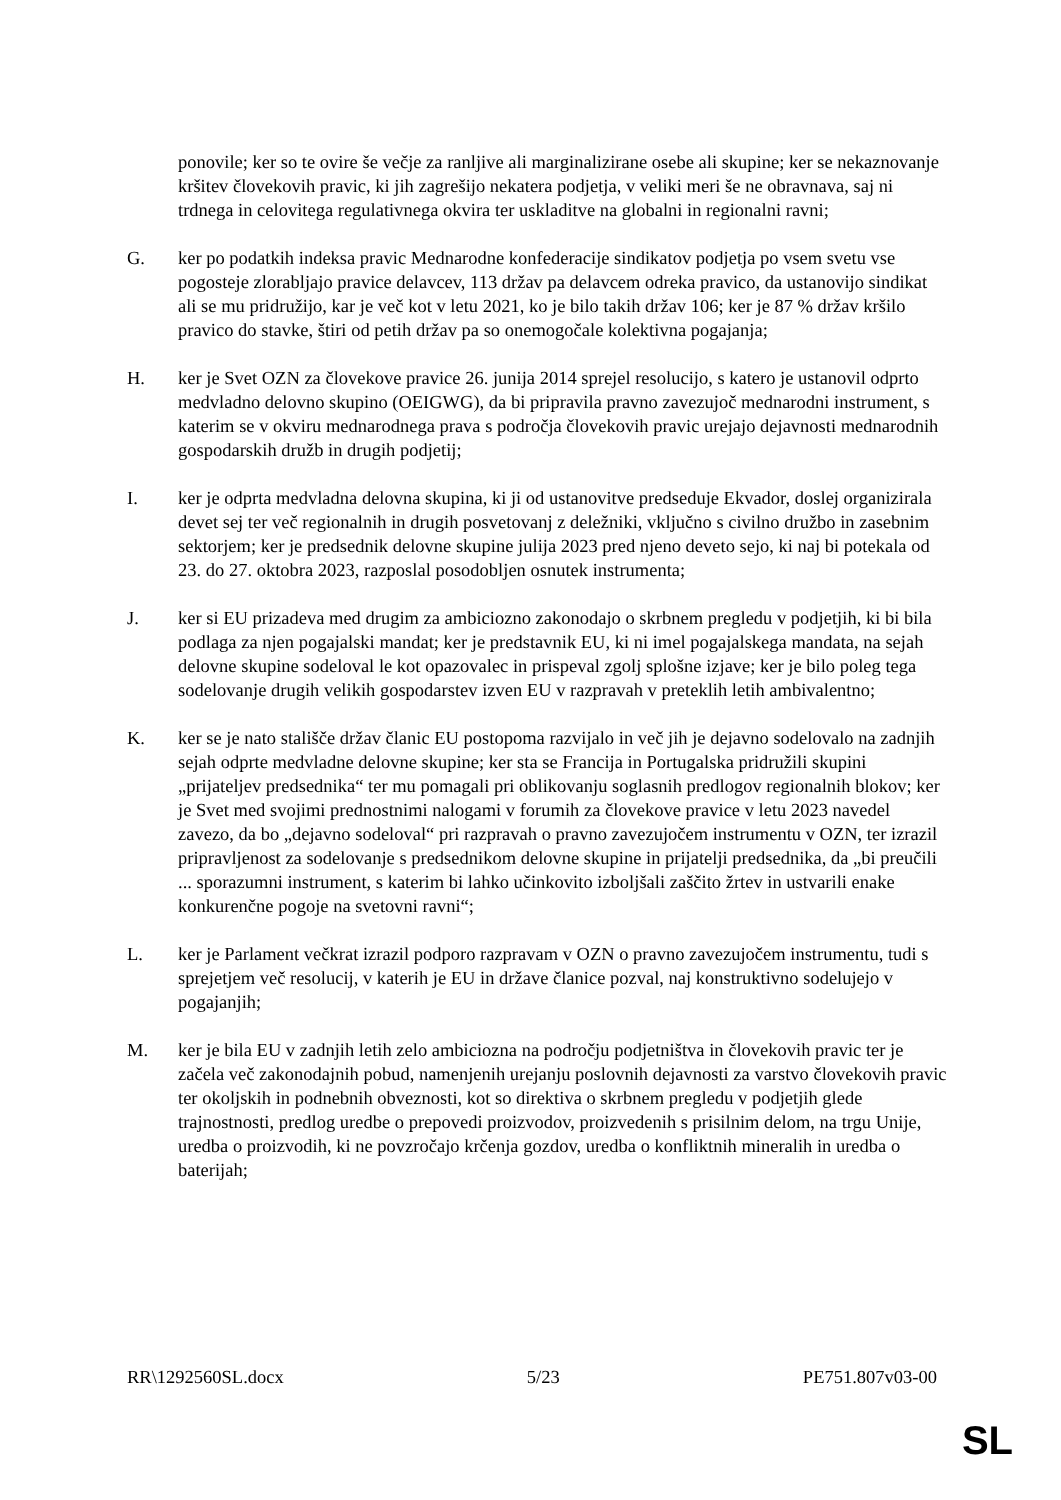ponovile; ker so te ovire še večje za ranljive ali marginalizirane osebe ali skupine; ker se nekaznovanje kršitev človekovih pravic, ki jih zagrešijo nekatera podjetja, v veliki meri še ne obravnava, saj ni trdnega in celovitega regulativnega okvira ter uskladitve na globalni in regionalni ravni;
G. ker po podatkih indeksa pravic Mednarodne konfederacije sindikatov podjetja po vsem svetu vse pogosteje zlorabljajo pravice delavcev, 113 držav pa delavcem odreka pravico, da ustanovijo sindikat ali se mu pridružijo, kar je več kot v letu 2021, ko je bilo takih držav 106; ker je 87 % držav kršilo pravico do stavke, štiri od petih držav pa so onemogočale kolektivna pogajanja;
H. ker je Svet OZN za človekove pravice 26. junija 2014 sprejel resolucijo, s katero je ustanovil odprto medvladno delovno skupino (OEIGWG), da bi pripravila pravno zavezujoč mednarodni instrument, s katerim se v okviru mednarodnega prava s področja človekovih pravic urejajo dejavnosti mednarodnih gospodarskih družb in drugih podjetij;
I. ker je odprta medvladna delovna skupina, ki ji od ustanovitve predseduje Ekvador, doslej organizirala devet sej ter več regionalnih in drugih posvetovanj z deležniki, vključno s civilno družbo in zasebnim sektorjem; ker je predsednik delovne skupine julija 2023 pred njeno deveto sejo, ki naj bi potekala od 23. do 27. oktobra 2023, razposlal posodobljen osnutek instrumenta;
J. ker si EU prizadeva med drugim za ambiciozno zakonodajo o skrbnem pregledu v podjetjih, ki bi bila podlaga za njen pogajalski mandat; ker je predstavnik EU, ki ni imel pogajalskega mandata, na sejah delovne skupine sodeloval le kot opazovalec in prispeval zgolj splošne izjave; ker je bilo poleg tega sodelovanje drugih velikih gospodarstev izven EU v razpravah v preteklih letih ambivalentno;
K. ker se je nato stališče držav članic EU postopoma razvijalo in več jih je dejavno sodelovalo na zadnjih sejah odprte medvladne delovne skupine; ker sta se Francija in Portugalska pridružili skupini „prijateljev predsednika“ ter mu pomagali pri oblikovanju soglasnih predlogov regionalnih blokov; ker je Svet med svojimi prednostnimi nalogami v forumih za človekove pravice v letu 2023 navedel zavezo, da bo „dejavno sodeloval“ pri razpravah o pravno zavezujočem instrumentu v OZN, ter izrazil pripravljenost za sodelovanje s predsednikom delovne skupine in prijatelji predsednika, da „bi preučili ... sporazumni instrument, s katerim bi lahko učinkovito izboljšali zaščito žrtev in ustvarili enake konkurenčne pogoje na svetovni ravni“;
L. ker je Parlament večkrat izrazil podporo razpravam v OZN o pravno zavezujočem instrumentu, tudi s sprejetjem več resolucij, v katerih je EU in države članice pozval, naj konstruktivno sodelujejo v pogajanjih;
M. ker je bila EU v zadnjih letih zelo ambiciozna na področju podjetništva in človekovih pravic ter je začela več zakonodajnih pobud, namenjenih urejanju poslovnih dejavnosti za varstvo človekovih pravic ter okoljskih in podnebnih obveznosti, kot so direktiva o skrbnem pregledu v podjetjih glede trajnostnosti, predlog uredbe o prepovedi proizvodov, proizvedenih s prisilnim delom, na trgu Unije, uredba o proizvodih, ki ne povzročajo krčenja gozdov, uredba o konfliktnih mineralih in uredba o baterijah;
RR\1292560SL.docx 5/23 PE751.807v03-00
SL